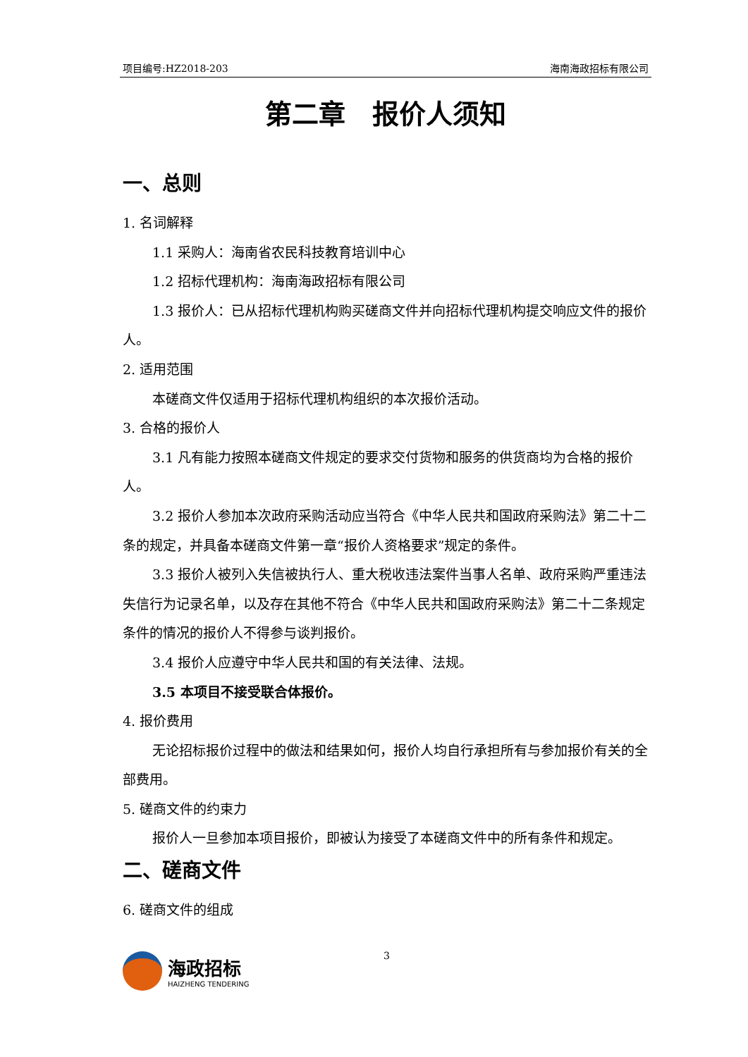项目编号:HZ2018-203 海南海政招标有限公司
第二章　报价人须知
一、总则
1. 名词解释
1.1 采购人：海南省农民科技教育培训中心
1.2 招标代理机构：海南海政招标有限公司
1.3 报价人：已从招标代理机构购买磋商文件并向招标代理机构提交响应文件的报价人。
2. 适用范围
本磋商文件仅适用于招标代理机构组织的本次报价活动。
3. 合格的报价人
3.1 凡有能力按照本磋商文件规定的要求交付货物和服务的供货商均为合格的报价人。
3.2 报价人参加本次政府采购活动应当符合《中华人民共和国政府采购法》第二十二条的规定，并具备本磋商文件第一章“报价人资格要求”规定的条件。
3.3 报价人被列入失信被执行人、重大税收违法案件当事人名单、政府采购严重违法失信行为记录名单，以及存在其他不符合《中华人民共和国政府采购法》第二十二条规定条件的情况的报价人不得参与谈判报价。
3.4 报价人应遵守中华人民共和国的有关法律、法规。
3.5 本项目不接受联合体报价。
4. 报价费用
无论招标报价过程中的做法和结果如何，报价人均自行承担所有与参加报价有关的全部费用。
5. 磋商文件的约束力
报价人一旦参加本项目报价，即被认为接受了本磋商文件中的所有条件和规定。
二、磋商文件
6. 磋商文件的组成
海政招标
HAIZHENG TENDERING
3